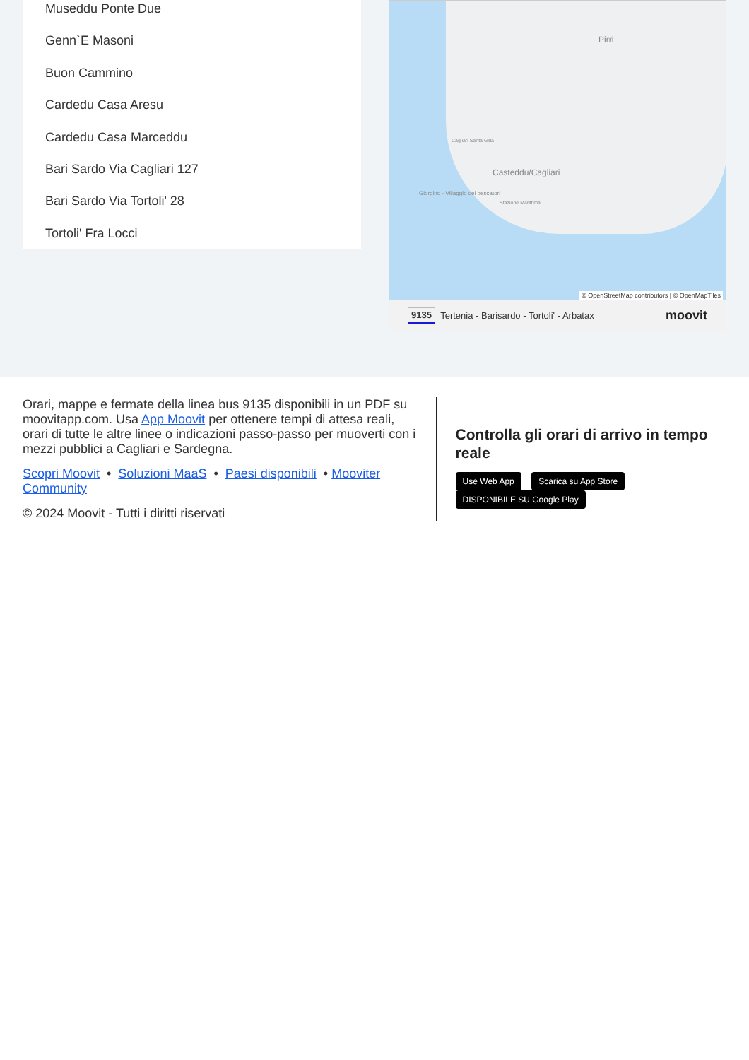Museddu Ponte Due
Genn`E Masoni
Buon Cammino
Cardedu Casa Aresu
Cardedu Casa Marceddu
Bari Sardo Via Cagliari 127
Bari Sardo Via Tortoli' 28
Tortoli' Fra Locci
Pirri
Casteddu/Cagliari
Cagliari Santa Gilla
Giorgino - Villaggio del pescatori
Stazione Marittima
© OpenStreetMap contributors | © OpenMapTiles
9135 Tertenia - Barisardo - Tortoli' - Arbatax moovit
Orari, mappe e fermate della linea bus 9135 disponibili in un PDF su moovitapp.com. Usa App Moovit per ottenere tempi di attesa reali, orari di tutte le altre linee o indicazioni passo-passo per muoverti con i mezzi pubblici a Cagliari e Sardegna.
Scopri Moovit • Soluzioni MaaS • Paesi disponibili • Mooviter Community
© 2024 Moovit - Tutti i diritti riservati
Controlla gli orari di arrivo in tempo reale
Use Web App Scarica su App Store DISPONIBILE SU Google Play